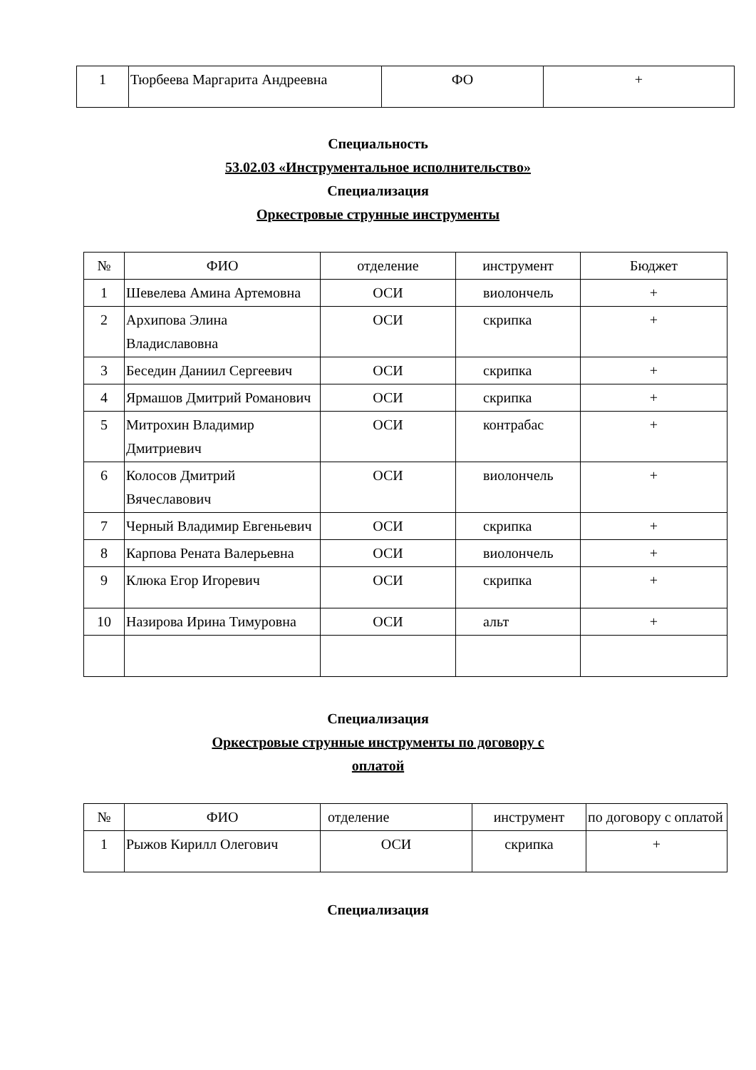| 1 | Тюрбеева Маргарита Андреевна | ФО | + |
Специальность
53.02.03 «Инструментальное исполнительство»
Специализация
Оркестровые струнные инструменты
| № | ФИО | отделение | инструмент | Бюджет |
| 1 | Шевелева Амина Артемовна | ОСИ | виолончель | + |
| 2 | Архипова Элина Владиславовна | ОСИ | скрипка | + |
| 3 | Беседин Даниил Сергеевич | ОСИ | скрипка | + |
| 4 | Ярмашов Дмитрий Романович | ОСИ | скрипка | + |
| 5 | Митрохин Владимир Дмитриевич | ОСИ | контрабас | + |
| 6 | Колосов Дмитрий Вячеславович | ОСИ | виолончель | + |
| 7 | Черный Владимир Евгеньевич | ОСИ | скрипка | + |
| 8 | Карпова Рената Валерьевна | ОСИ | виолончель | + |
| 9 | Клюка Егор Игоревич | ОСИ | скрипка | + |
| 10 | Назирова Ирина Тимуровна | ОСИ | альт | + |
Специализация
Оркестровые струнные инструменты по договору с
оплатой
| № | ФИО | отделение | инструмент | по договору с оплатой |
| 1 | Рыжов Кирилл Олегович | ОСИ | скрипка | + |
Специализация